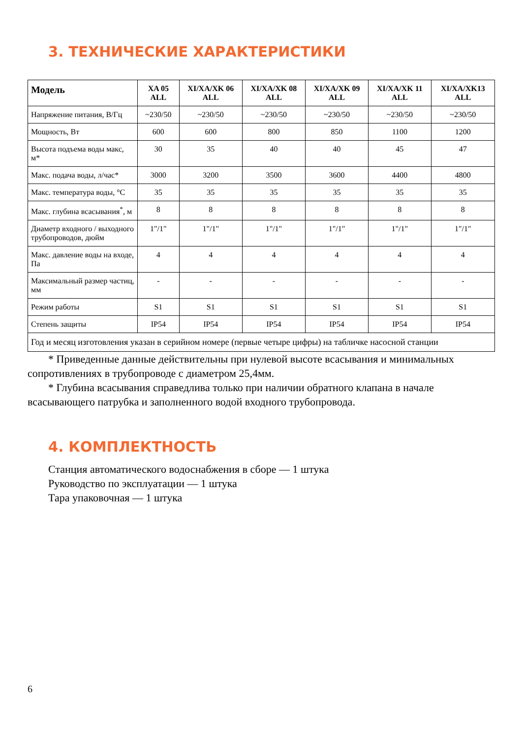3. ТЕХНИЧЕСКИЕ ХАРАКТЕРИСТИКИ
| Модель | XA 05 ALL | XI/XA/XK 06 ALL | XI/XA/XK 08 ALL | XI/XA/XK 09 ALL | XI/XA/XK 11 ALL | XI/XA/XK13 ALL |
| --- | --- | --- | --- | --- | --- | --- |
| Напряжение питания, В/Гц | ~230/50 | ~230/50 | ~230/50 | ~230/50 | ~230/50 | ~230/50 |
| Мощность, Вт | 600 | 600 | 800 | 850 | 1100 | 1200 |
| Высота подъема воды макс, м* | 30 | 35 | 40 | 40 | 45 | 47 |
| Макс. подача воды, л/час* | 3000 | 3200 | 3500 | 3600 | 4400 | 4800 |
| Макс. температура воды, °C | 35 | 35 | 35 | 35 | 35 | 35 |
| Макс. глубина всасывания<sup>*</sup>, м | 8 | 8 | 8 | 8 | 8 | 8 |
| Диаметр входного / выходного трубопроводов, дюйм | 1"/1" | 1"/1" | 1"/1" | 1"/1" | 1"/1" | 1"/1" |
| Макс. давление воды на входе, Па | 4 | 4 | 4 | 4 | 4 | 4 |
| Максимальный размер частиц, мм | - | - | - | - | - | - |
| Режим работы | S1 | S1 | S1 | S1 | S1 | S1 |
| Степень защиты | IP54 | IP54 | IP54 | IP54 | IP54 | IP54 |
| Год и месяц изготовления указан в серийном номере (первые четыре цифры) на табличке насосной станции | | | | | | |
* Приведенные данные действительны при нулевой высоте всасывания и минимальных сопротивлениях в трубопроводе с диаметром 25,4мм.
* Глубина всасывания справедлива только при наличии обратного клапана в начале всасывающего патрубка и заполненного водой входного трубопровода.
4. КОМПЛЕКТНОСТЬ
Станция автоматического водоснабжения в сборе — 1 штука
Руководство по эксплуатации — 1 штука
Тара упаковочная — 1 штука
6